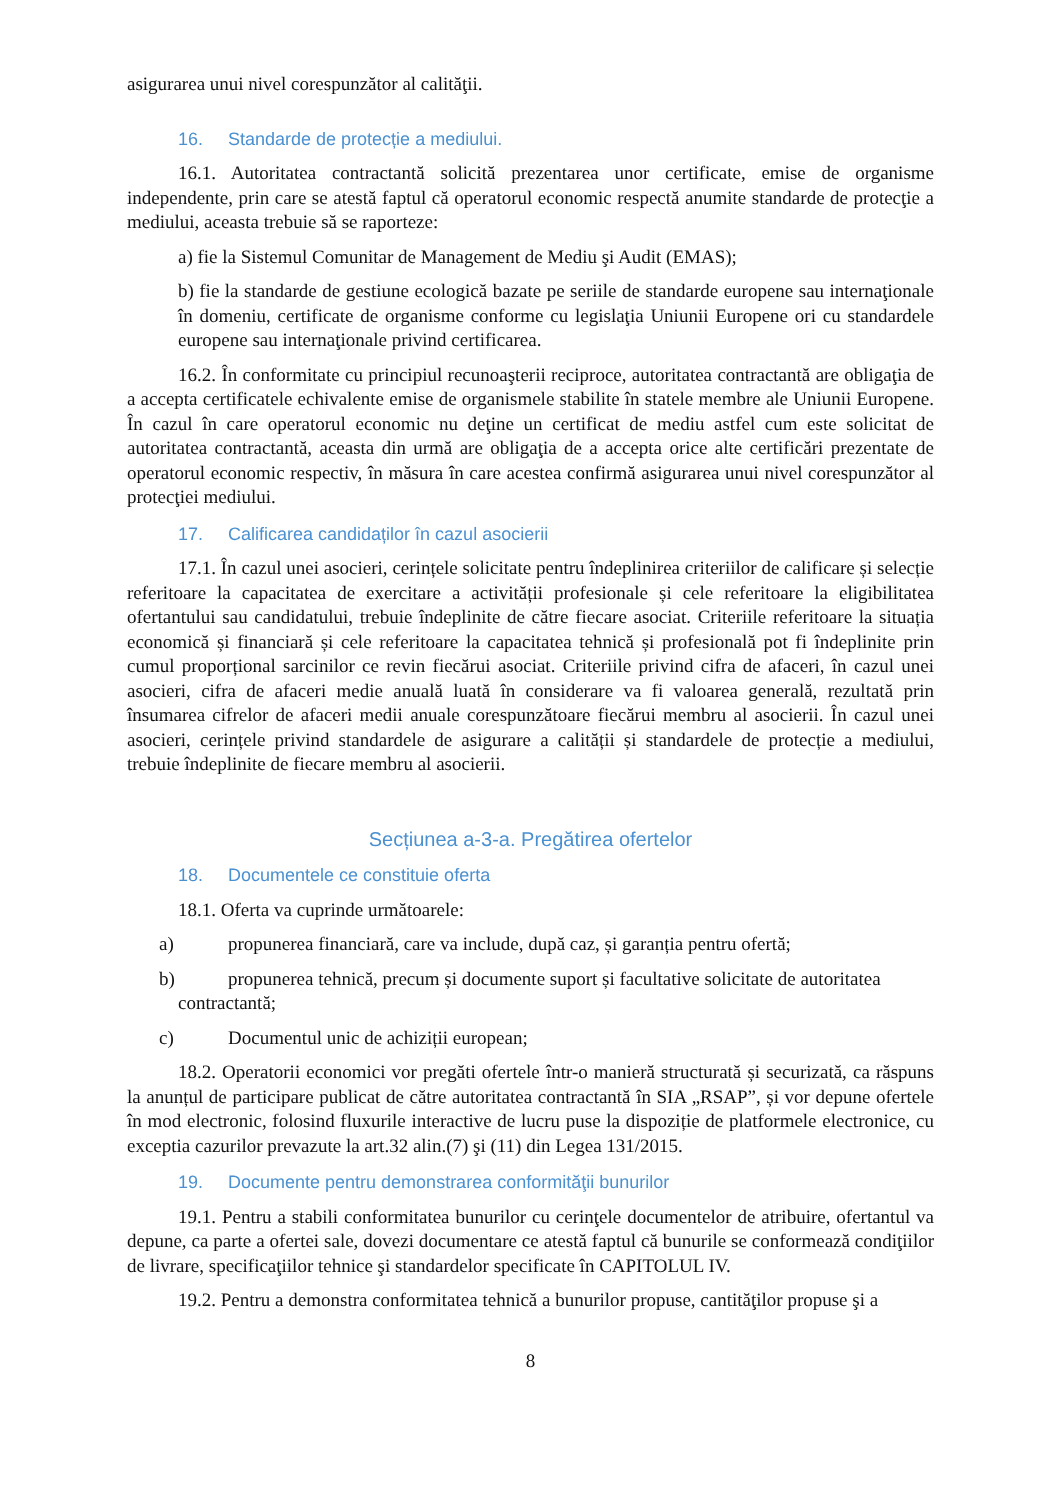asigurarea unui nivel corespunzător al calităţii.
16. Standarde de protecție a mediului.
16.1. Autoritatea contractantă solicită prezentarea unor certificate, emise de organisme independente, prin care se atestă faptul că operatorul economic respectă anumite standarde de protecţie a mediului, aceasta trebuie să se raporteze:
a) fie la Sistemul Comunitar de Management de Mediu şi Audit (EMAS);
b) fie la standarde de gestiune ecologică bazate pe seriile de standarde europene sau internaţionale în domeniu, certificate de organisme conforme cu legislaţia Uniunii Europene ori cu standardele europene sau internaţionale privind certificarea.
16.2. În conformitate cu principiul recunoaşterii reciproce, autoritatea contractantă are obligaţia de a accepta certificatele echivalente emise de organismele stabilite în statele membre ale Uniunii Europene. În cazul în care operatorul economic nu deţine un certificat de mediu astfel cum este solicitat de autoritatea contractantă, aceasta din urmă are obligaţia de a accepta orice alte certificări prezentate de operatorul economic respectiv, în măsura în care acestea confirmă asigurarea unui nivel corespunzător al protecţiei mediului.
17. Calificarea candidaților în cazul asocierii
17.1. În cazul unei asocieri, cerințele solicitate pentru îndeplinirea criteriilor de calificare și selecție referitoare la capacitatea de exercitare a activității profesionale și cele referitoare la eligibilitatea ofertantului sau candidatului, trebuie îndeplinite de către fiecare asociat. Criteriile referitoare la situația economică și financiară și cele referitoare la capacitatea tehnică și profesională pot fi îndeplinite prin cumul proporțional sarcinilor ce revin fiecărui asociat. Criteriile privind cifra de afaceri, în cazul unei asocieri, cifra de afaceri medie anuală luată în considerare va fi valoarea generală, rezultată prin însumarea cifrelor de afaceri medii anuale corespunzătoare fiecărui membru al asocierii. În cazul unei asocieri, cerințele privind standardele de asigurare a calității și standardele de protecție a mediului, trebuie îndeplinite de fiecare membru al asocierii.
Secțiunea a-3-a. Pregătirea ofertelor
18. Documentele ce constituie oferta
18.1. Oferta va cuprinde următoarele:
a) propunerea financiară, care va include, după caz, și garanția pentru ofertă;
b) propunerea tehnică, precum și documente suport și facultative solicitate de autoritatea
contractantă;
c) Documentul unic de achiziții european;
18.2. Operatorii economici vor pregăti ofertele într-o manieră structurată și securizată, ca răspuns la anunțul de participare publicat de către autoritatea contractantă în SIA „RSAP”, și vor depune ofertele în mod electronic, folosind fluxurile interactive de lucru puse la dispoziție de platformele electronice, cu exceptia cazurilor prevazute la art.32 alin.(7) şi (11) din Legea 131/2015.
19. Documente pentru demonstrarea conformităţii bunurilor
19.1. Pentru a stabili conformitatea bunurilor cu cerinţele documentelor de atribuire, ofertantul va depune, ca parte a ofertei sale, dovezi documentare ce atestă faptul că bunurile se conformează condiţiilor de livrare, specificaţiilor tehnice şi standardelor specificate în CAPITOLUL IV.
19.2. Pentru a demonstra conformitatea tehnică a bunurilor propuse, cantităţilor propuse şi a
8